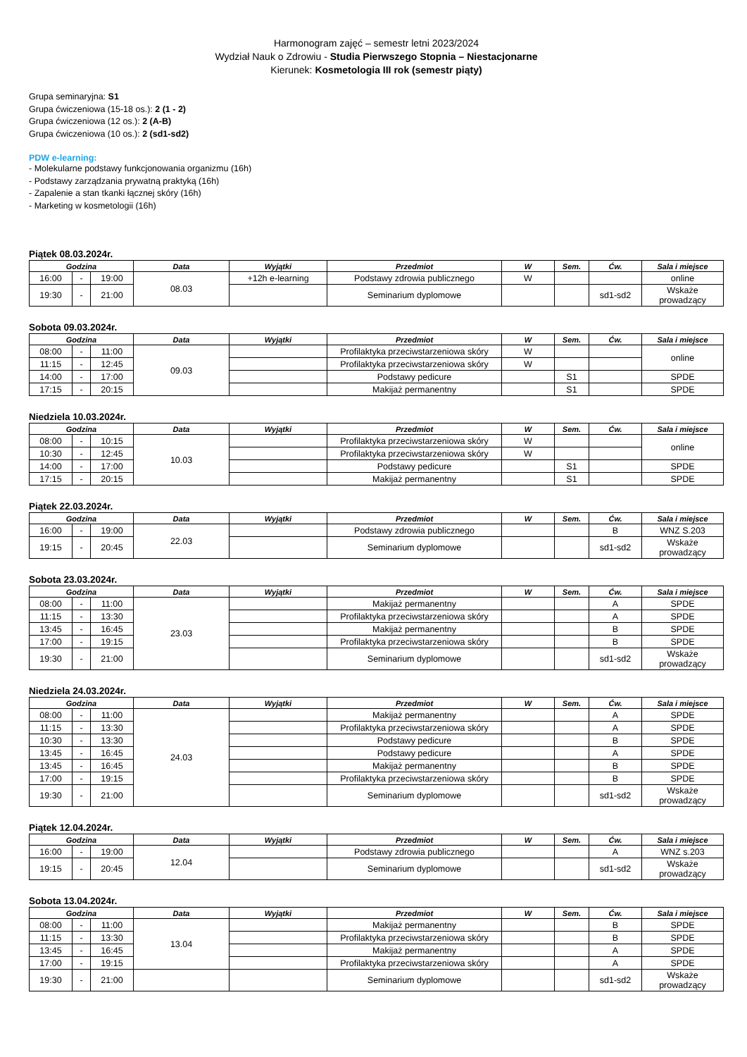Harmonogram zajęć – semestr letni 2023/2024
Wydział Nauk o Zdrowiu - Studia Pierwszego Stopnia – Niestacjonarne
Kierunek: Kosmetologia III rok (semestr piąty)
Grupa seminaryjna: S1
Grupa ćwiczeniowa (15-18 os.): 2 (1 - 2)
Grupa ćwiczeniowa (12 os.): 2 (A-B)
Grupa ćwiczeniowa (10 os.): 2 (sd1-sd2)
PDW e-learning:
- Molekularne podstawy funkcjonowania organizmu (16h)
- Podstawy zarządzania prywatną praktyką (16h)
- Zapalenie a stan tkanki łącznej skóry (16h)
- Marketing w kosmetologii (16h)
Piątek 08.03.2024r.
| Godzina | | | Data | Wyjątki | Przedmiot | W | Sem. | Ćw. | Sala i miejsce |
| --- | --- | --- | --- | --- | --- | --- | --- | --- | --- |
| 16:00 | - | 19:00 | 08.03 | +12h e-learning | Podstawy zdrowia publicznego | W | | | online |
| 19:30 | - | 21:00 | | | Seminarium dyplomowe | | | sd1-sd2 | Wskaże prowadzący |
Sobota 09.03.2024r.
| Godzina | | | Data | Wyjątki | Przedmiot | W | Sem. | Ćw. | Sala i miejsce |
| --- | --- | --- | --- | --- | --- | --- | --- | --- | --- |
| 08:00 | - | 11:00 | 09.03 | | Profilaktyka przeciwstarzeniowa skóry | W | | | online |
| 11:15 | - | 12:45 | | | Profilaktyka przeciwstarzeniowa skóry | W | | | |
| 14:00 | - | 17:00 | | | Podstawy pedicure | | S1 | | SPDE |
| 17:15 | - | 20:15 | | | Makijaż permanentny | | S1 | | SPDE |
Niedziela 10.03.2024r.
| Godzina | | | Data | Wyjątki | Przedmiot | W | Sem. | Ćw. | Sala i miejsce |
| --- | --- | --- | --- | --- | --- | --- | --- | --- | --- |
| 08:00 | - | 10:15 | 10.03 | | Profilaktyka przeciwstarzeniowa skóry | W | | | online |
| 10:30 | - | 12:45 | | | Profilaktyka przeciwstarzeniowa skóry | W | | | |
| 14:00 | - | 17:00 | | | Podstawy pedicure | | S1 | | SPDE |
| 17:15 | - | 20:15 | | | Makijaż permanentny | | S1 | | SPDE |
Piątek 22.03.2024r.
| Godzina | | | Data | Wyjątki | Przedmiot | W | Sem. | Ćw. | Sala i miejsce |
| --- | --- | --- | --- | --- | --- | --- | --- | --- | --- |
| 16:00 | - | 19:00 | 22.03 | | Podstawy zdrowia publicznego | | | B | WNZ S.203 |
| 19:15 | - | 20:45 | | | Seminarium dyplomowe | | | sd1-sd2 | Wskaże prowadzący |
Sobota 23.03.2024r.
| Godzina | | | Data | Wyjątki | Przedmiot | W | Sem. | Ćw. | Sala i miejsce |
| --- | --- | --- | --- | --- | --- | --- | --- | --- | --- |
| 08:00 | - | 11:00 | 23.03 | | Makijaż permanentny | | | A | SPDE |
| 11:15 | - | 13:30 | | | Profilaktyka przeciwstarzeniowa skóry | | | A | SPDE |
| 13:45 | - | 16:45 | | | Makijaż permanentny | | | B | SPDE |
| 17:00 | - | 19:15 | | | Profilaktyka przeciwstarzeniowa skóry | | | B | SPDE |
| 19:30 | - | 21:00 | | | Seminarium dyplomowe | | | sd1-sd2 | Wskaże prowadzący |
Niedziela 24.03.2024r.
| Godzina | | | Data | Wyjątki | Przedmiot | W | Sem. | Ćw. | Sala i miejsce |
| --- | --- | --- | --- | --- | --- | --- | --- | --- | --- |
| 08:00 | - | 11:00 | 24.03 | | Makijaż permanentny | | | A | SPDE |
| 11:15 | - | 13:30 | | | Profilaktyka przeciwstarzeniowa skóry | | | A | SPDE |
| 10:30 | - | 13:30 | | | Podstawy pedicure | | | B | SPDE |
| 13:45 | - | 16:45 | | | Podstawy pedicure | | | A | SPDE |
| 13:45 | - | 16:45 | | | Makijaż permanentny | | | B | SPDE |
| 17:00 | - | 19:15 | | | Profilaktyka przeciwstarzeniowa skóry | | | B | SPDE |
| 19:30 | - | 21:00 | | | Seminarium dyplomowe | | | sd1-sd2 | Wskaże prowadzący |
Piątek 12.04.2024r.
| Godzina | | | Data | Wyjątki | Przedmiot | W | Sem. | Ćw. | Sala i miejsce |
| --- | --- | --- | --- | --- | --- | --- | --- | --- | --- |
| 16:00 | - | 19:00 | 12.04 | | Podstawy zdrowia publicznego | | | A | WNZ s.203 |
| 19:15 | - | 20:45 | | | Seminarium dyplomowe | | | sd1-sd2 | Wskaże prowadzący |
Sobota 13.04.2024r.
| Godzina | | | Data | Wyjątki | Przedmiot | W | Sem. | Ćw. | Sala i miejsce |
| --- | --- | --- | --- | --- | --- | --- | --- | --- | --- |
| 08:00 | - | 11:00 | 13.04 | | Makijaż permanentny | | | B | SPDE |
| 11:15 | - | 13:30 | | | Profilaktyka przeciwstarzeniowa skóry | | | B | SPDE |
| 13:45 | - | 16:45 | | | Makijaż permanentny | | | A | SPDE |
| 17:00 | - | 19:15 | | | Profilaktyka przeciwstarzeniowa skóry | | | A | SPDE |
| 19:30 | - | 21:00 | | | Seminarium dyplomowe | | | sd1-sd2 | Wskaże prowadzący |